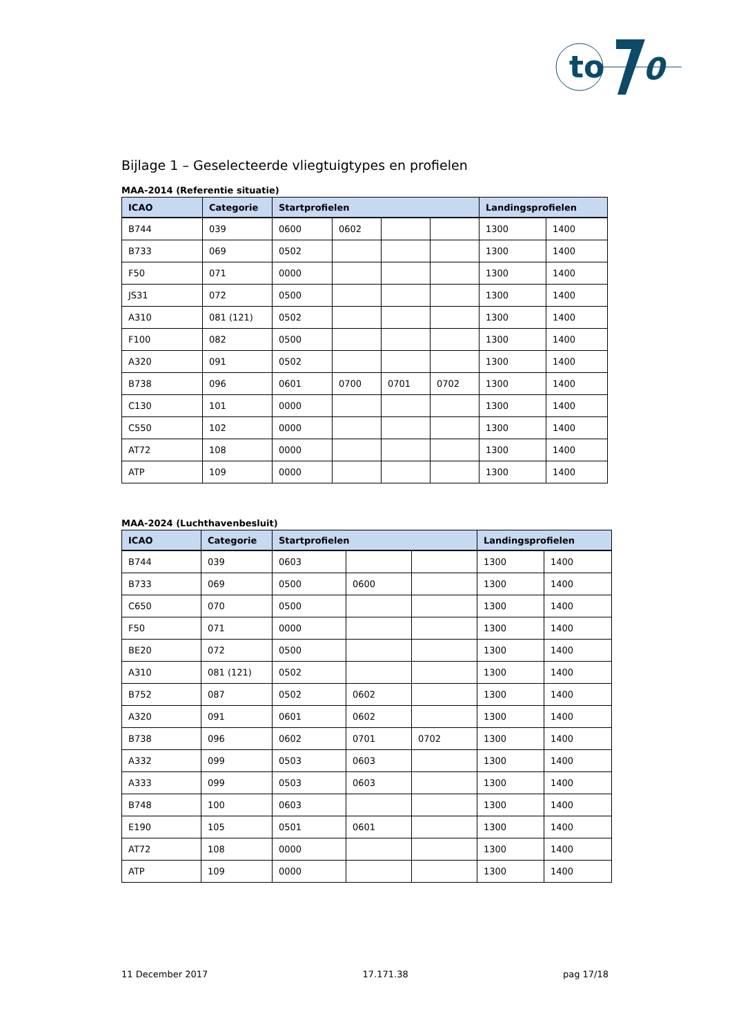to
0
Bijlage 1 – Geselecteerde vliegtuigtypes en profielen
MAA-2014 (Referentie situatie)
| ICAO | Categorie | Startprofielen | | | | Landingsprofielen | |
| --- | --- | --- | --- | --- | --- | --- | --- |
| B744 | 039 | 0600 | 0602 | | | 1300 | 1400 |
| B733 | 069 | 0502 | | | | 1300 | 1400 |
| F50 | 071 | 0000 | | | | 1300 | 1400 |
| JS31 | 072 | 0500 | | | | 1300 | 1400 |
| A310 | 081 (121) | 0502 | | | | 1300 | 1400 |
| F100 | 082 | 0500 | | | | 1300 | 1400 |
| A320 | 091 | 0502 | | | | 1300 | 1400 |
| B738 | 096 | 0601 | 0700 | 0701 | 0702 | 1300 | 1400 |
| C130 | 101 | 0000 | | | | 1300 | 1400 |
| C550 | 102 | 0000 | | | | 1300 | 1400 |
| AT72 | 108 | 0000 | | | | 1300 | 1400 |
| ATP | 109 | 0000 | | | | 1300 | 1400 |
MAA-2024 (Luchthavenbesluit)
| ICAO | Categorie | Startprofielen | | | Landingsprofielen | |
| --- | --- | --- | --- | --- | --- | --- |
| B744 | 039 | 0603 | | | 1300 | 1400 |
| B733 | 069 | 0500 | 0600 | | 1300 | 1400 |
| C650 | 070 | 0500 | | | 1300 | 1400 |
| F50 | 071 | 0000 | | | 1300 | 1400 |
| BE20 | 072 | 0500 | | | 1300 | 1400 |
| A310 | 081 (121) | 0502 | | | 1300 | 1400 |
| B752 | 087 | 0502 | 0602 | | 1300 | 1400 |
| A320 | 091 | 0601 | 0602 | | 1300 | 1400 |
| B738 | 096 | 0602 | 0701 | 0702 | 1300 | 1400 |
| A332 | 099 | 0503 | 0603 | | 1300 | 1400 |
| A333 | 099 | 0503 | 0603 | | 1300 | 1400 |
| B748 | 100 | 0603 | | | 1300 | 1400 |
| E190 | 105 | 0501 | 0601 | | 1300 | 1400 |
| AT72 | 108 | 0000 | | | 1300 | 1400 |
| ATP | 109 | 0000 | | | 1300 | 1400 |
11 December 2017 17.171.38 pag 17/18